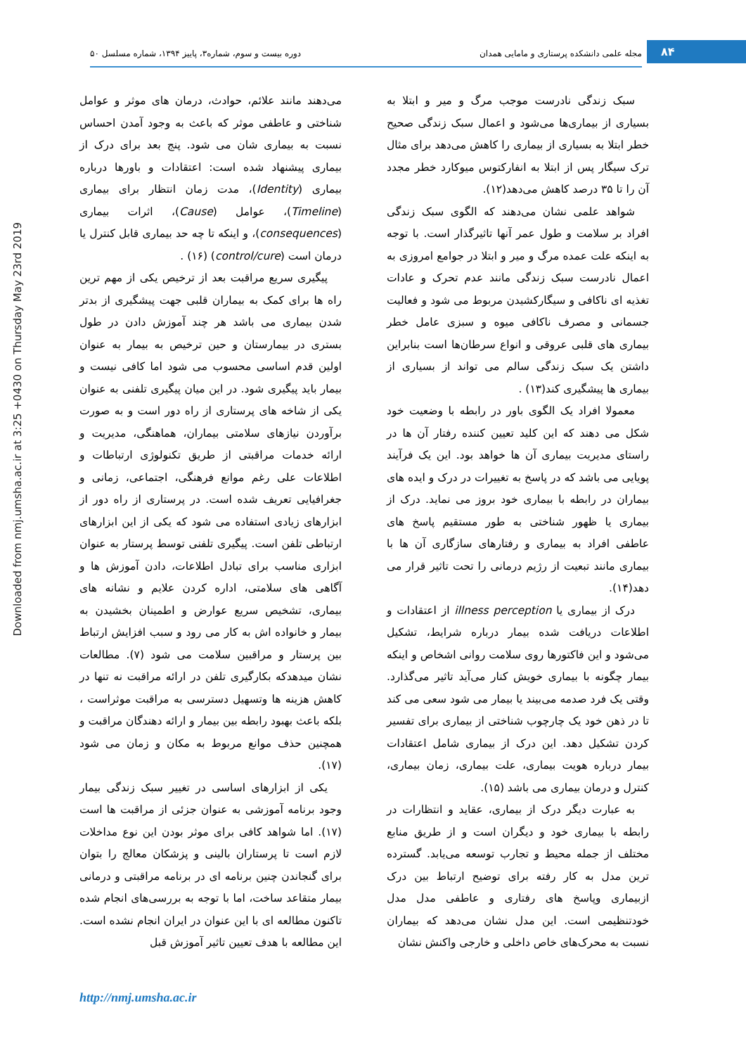۸۴
مجله علمی دانشکده پرستاری و مامایی همدان دوره بیست و سوم، شماره۳، پاییز ۱۳۹۴، شماره مسلسل ۵۰
Downloaded from nmj.umsha.ac.ir at 3:25 +0430 on Thursday May 23rd 2019
سبک زندگی نادرست موجب مرگ و میر و ابتلا به بسیاری از بیماری‌ها می‌شود و اعمال سبک زندگی صحیح خطر ابتلا به بسیاری از بیماری را کاهش می‌دهد برای مثال ترک سیگار پس از ابتلا به انفارکتوس میوکارد خطر مجدد آن را تا ۳۵ درصد کاهش می‌دهد(۱۲).
شواهد علمی نشان می‌دهند که الگوی سبک زندگی افراد بر سلامت و طول عمر آنها تاثیرگذار است. با توجه به اینکه علت عمده مرگ و میر و ابتلا در جوامع امروزی به اعمال نادرست سبک زندگی مانند عدم تحرک و عادات تغذیه ای ناکافی و سیگارکشیدن مربوط می شود و فعالیت جسمانی و مصرف ناکافی میوه و سبزی عامل خطر بیماری های قلبی عروقی و انواع سرطان‌ها است بنابراین داشتن یک سبک زندگی سالم می تواند از بسیاری از بیماری ها پیشگیری کند(۱۳) .
معمولا افراد یک الگوی باور در رابطه با وضعیت خود شکل می دهند که این کلید تعیین کننده رفتار آن ها در راستای مدیریت بیماری آن ها خواهد بود. این یک فرآیند پویایی می باشد که در پاسخ به تغییرات در درک و ایده های بیماران در رابطه با بیماری خود بروز می نماید. درک از بیماری یا ظهور شناختی به طور مستقیم پاسخ های عاطفی افراد به بیماری و رفتارهای سازگاری آن ها با بیماری مانند تبعیت از رژیم درمانی را تحت تاثیر قرار می دهد(۱۴).
درک از بیماری یا illness perception از اعتقادات و اطلاعات دریافت شده بیمار درباره شرایط، تشکیل می‌شود و این فاکتورها روی سلامت روانی اشخاص و اینکه بیمار چگونه با بیماری خویش کنار می‌آید تاثیر می‌گذارد. وقتی یک فرد صدمه می‌بیند یا بیمار می شود سعی می کند تا در ذهن خود یک چارچوب شناختی از بیماری برای تفسیر کردن تشکیل دهد. این درک از بیماری شامل اعتقادات بیمار درباره هویت بیماری، علت بیماری، زمان بیماری، کنترل و درمان بیماری می باشد (۱۵).
به عبارت دیگر درک از بیماری، عقاید و انتظارات در رابطه با بیماری خود و دیگران است و از طریق منابع مختلف از جمله محیط و تجارب توسعه می‌یابد. گسترده ترین مدل به کار رفته برای توضیح ارتباط بین درک ازبیماری وپاسخ های رفتاری و عاطفی مدل مدل خودتنظیمی است. این مدل نشان می‌دهد که بیماران نسبت به محرک‌های خاص داخلی و خارجی واکنش نشان
می‌دهند مانند علائم، حوادث، درمان های موثر و عوامل شناختی و عاطفی موثر که باعث به وجود آمدن احساس نسبت به بیماری شان می شود. پنج بعد برای درک از بیماری پیشنهاد شده است: اعتقادات و باورها درباره بیماری (Identity)، مدت زمان انتظار برای بیماری (Timeline)، عوامل (Cause)، اثرات بیماری (consequences)، و اینکه تا چه حد بیماری قابل کنترل یا درمان است (control/cure) (۱۶) .
پیگیری سریع مراقبت بعد از ترخیص یکی از مهم ترین راه ها برای کمک به بیماران قلبی جهت پیشگیری از بدتر شدن بیماری می باشد هر چند آموزش دادن در طول بستری در بیمارستان و حین ترخیص به بیمار به عنوان اولین قدم اساسی محسوب می شود اما کافی نیست و بیمار باید پیگیری شود. در این میان پیگیری تلفنی به عنوان یکی از شاخه های پرستاری از راه دور است و به صورت برآوردن نیازهای سلامتی بیماران، هماهنگی، مدیریت و ارائه خدمات مراقبتی از طریق تکنولوژی ارتباطات و اطلاعات علی رغم موانع فرهنگی، اجتماعی، زمانی و جغرافیایی تعریف شده است. در پرستاری از راه دور از ابزارهای زیادی استفاده می شود که یکی از این ابزارهای ارتباطی تلفن است. پیگیری تلفنی توسط پرستار به عنوان ابزاری مناسب برای تبادل اطلاعات، دادن آموزش ها و آگاهی های سلامتی، اداره کردن علایم و نشانه های بیماری، تشخیص سریع عوارض و اطمینان بخشیدن به بیمار و خانواده اش به کار می رود و سبب افزایش ارتباط بین پرستار و مراقبین سلامت می شود (۷). مطالعات نشان میدهدکه بکارگیری تلفن در ارائه مراقبت نه تنها در کاهش هزینه ها وتسهیل دسترسی به مراقبت موثراست ، بلکه باعث بهبود رابطه بین بیمار و ارائه دهندگان مراقبت و همچنین حذف موانع مربوط به مکان و زمان می شود (۱۷).
یکی از ابزارهای اساسی در تغییر سبک زندگی بیمار وجود برنامه آموزشی به عنوان جزئی از مراقبت ها است (۱۷). اما شواهد کافی برای موثر بودن این نوع مداخلات لازم است تا پرستاران بالینی و پزشکان معالج را بتوان برای گنجاندن چنین برنامه ای در برنامه مراقبتی و درمانی بیمار متقاعد ساخت، اما با توجه به بررسی‌های انجام شده تاکنون مطالعه ای با این عنوان در ایران انجام نشده است. این مطالعه با هدف تعیین تاثیر آموزش قبل
http://nmj.umsha.ac.ir